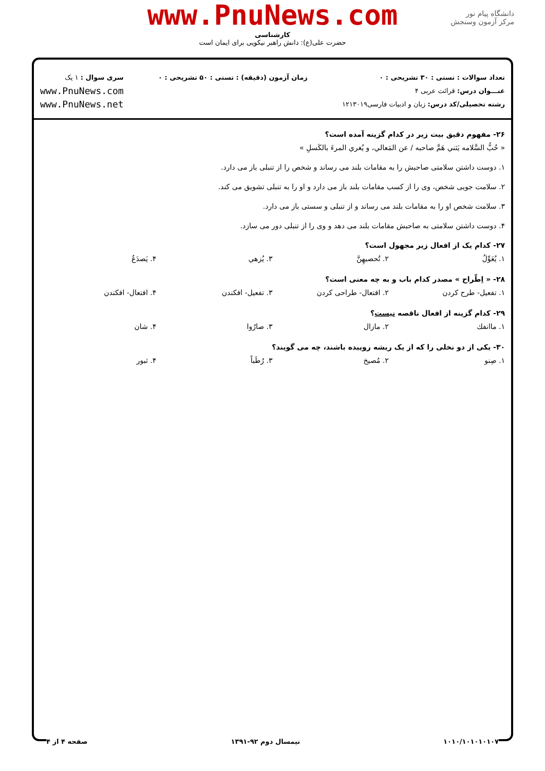www.PnuNews.com
کارشناسی
حضرت علی(ع): دانش راهبر نیکویی برای ایمان است
دانشگاه پیام نور
مرکز آزمون وسنجش
تعداد سوالات : تستی : ۳۰ تشریحی : ۰
عنـــوان درس: قرائت عربی ۴
رشته تحصیلی/کد درس: زبان و ادبیات فارسی۱۲۱۳۰۱۹
زمان آزمون (دقیقه) : تستی : ۵۰ تشریحی : ۰
سری سوال : ۱ یک
www.PnuNews.com
www.PnuNews.net
۲۶- مفهوم دقیق بیت زیر در کدام گزینه آمده است؟
« حُبُّ السَّلامه يَثني هَمَّ صاحبه / عن المَعالي، و يُغري المرءَ بالكَسلِ »
۱. دوست داشتن سلامتی صاحبش را به مقامات بلند می رساند و شخص را از تنبلی باز می دارد.
۲. سلامت جویی شخص، وی را از کسب مقامات بلند باز می دارد و او را به تنبلی تشویق می کند.
۳. سلامت شخص او را به مقامات بلند می رساند و از تنبلی و سستی باز می دارد.
۴. دوست داشتن سلامتی به صاحبش مقامات بلند می دهد و وی را از تنبلی دور می سازد.
۲۷- کدام یک از افعال زیر مجهول است؟
۱. يُعَوِّلُ ۲. تُحصيهِنَّ ۳. يُزهي ۴. يَصدَعُ
۲۸- « اِطّراح » مصدر کدام باب و به چه معنی است؟
۱. تفعیل- طرح کردن ۲. افتعال- طراحی کردن ۳. تفعیل- افکندن ۴. افتعال- افکندن
۲۹- کدام گزینه از افعال ناقصه نیست؟
۱. ماانفك ۲. مازال ۳. صارُوا ۴. شان
۳۰- یکی از دو نخلی را که از یک ریشه روییده باشند، چه می گویند؟
۱. صِنو ۲. مُصيخ ۳. رُطَباً ۴. ثبور
۱۰۱۰/۱۰۱۰۱۰۱۰۷ نیمسال دوم ۹۲-۱۳۹۱ صفحه ۴ از ۴